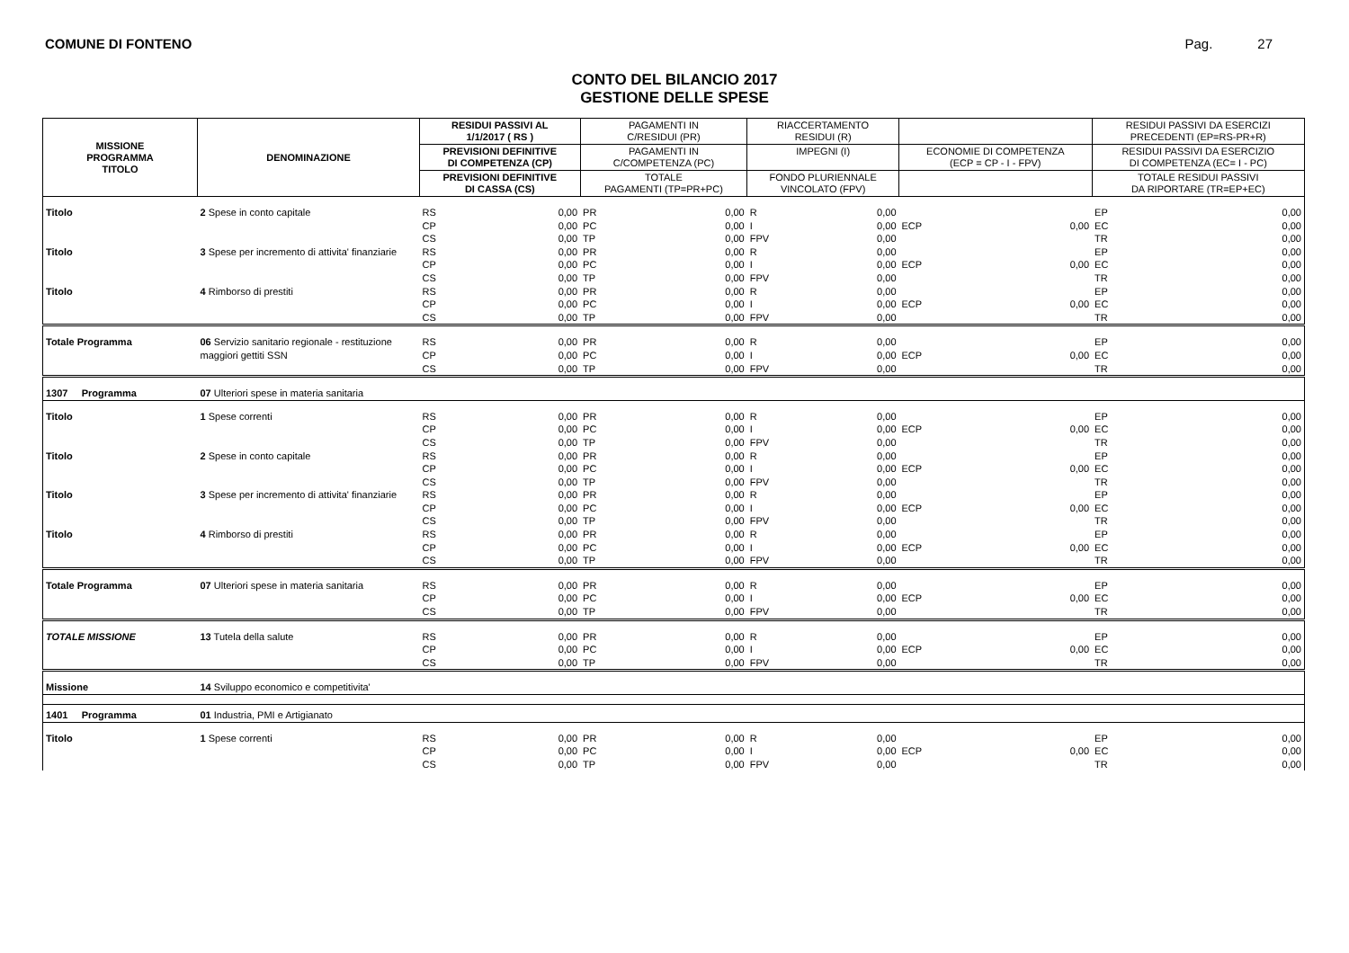COMUNE DI FONTENO Pag. 27
CONTO DEL BILANCIO 2017
GESTIONE DELLE SPESE
| MISSIONE PROGRAMMA TITOLO | DENOMINAZIONE | RESIDUI PASSIVI AL 1/1/2017 ( RS ) | | PAGAMENTI IN C/RESIDUI (PR) | | RIACCERTAMENTO RESIDUI (R) | | | | RESIDUI PASSIVI DA ESERCIZI PRECEDENTI (EP=RS-PR+R) | |
| --- | --- | --- | --- | --- | --- | --- | --- | --- | --- | --- | --- |
| | | PREVISIONI DEFINITIVE DI COMPETENZA (CP) | | PAGAMENTI IN C/COMPETENZA (PC) | | IMPEGNI (I) | | ECONOMIE DI COMPETENZA (ECP = CP - I - FPV) | | RESIDUI PASSIVI DA ESERCIZIO DI COMPETENZA (EC= I - PC) | |
| | | PREVISIONI DEFINITIVE DI CASSA (CS) | | TOTALE PAGAMENTI (TP=PR+PC) | | FONDO PLURIENNALE VINCOLATO (FPV) | | | | TOTALE RESIDUI PASSIVI DA RIPORTARE (TR=EP+EC) | |
| Titolo | 2 Spese in conto capitale | RS CP CS | 0,00 0,00 0,00 | PR PC TP | 0,00 0,00 0,00 | R I FPV | 0,00 0,00 0,00 | ECP | 0,00 | EP EC TR | 0,00 0,00 0,00 |
| Titolo | 3 Spese per incremento di attivita' finanziarie | RS CP CS | 0,00 0,00 0,00 | PR PC TP | 0,00 0,00 0,00 | R I FPV | 0,00 0,00 0,00 | ECP | 0,00 | EP EC TR | 0,00 0,00 0,00 |
| Titolo | 4 Rimborso di prestiti | RS CP CS | 0,00 0,00 0,00 | PR PC TP | 0,00 0,00 0,00 | R I FPV | 0,00 0,00 0,00 | ECP | 0,00 | EP EC TR | 0,00 0,00 0,00 |
| Totale Programma | 06 Servizio sanitario regionale - restituzione maggiori gettiti SSN | RS CP CS | 0,00 0,00 0,00 | PR PC TP | 0,00 0,00 0,00 | R I FPV | 0,00 0,00 0,00 | ECP | 0,00 | EP EC TR | 0,00 0,00 0,00 |
| 1307 Programma | 07 Ulteriori spese in materia sanitaria | | | | | | | | | | |
| Titolo | 1 Spese correnti | RS CP CS | 0,00 0,00 0,00 | PR PC TP | 0,00 0,00 0,00 | R I FPV | 0,00 0,00 0,00 | ECP | 0,00 | EP EC TR | 0,00 0,00 0,00 |
| Titolo | 2 Spese in conto capitale | RS CP CS | 0,00 0,00 0,00 | PR PC TP | 0,00 0,00 0,00 | R I FPV | 0,00 0,00 0,00 | ECP | 0,00 | EP EC TR | 0,00 0,00 0,00 |
| Titolo | 3 Spese per incremento di attivita' finanziarie | RS CP CS | 0,00 0,00 0,00 | PR PC TP | 0,00 0,00 0,00 | R I FPV | 0,00 0,00 0,00 | ECP | 0,00 | EP EC TR | 0,00 0,00 0,00 |
| Titolo | 4 Rimborso di prestiti | RS CP CS | 0,00 0,00 0,00 | PR PC TP | 0,00 0,00 0,00 | R I FPV | 0,00 0,00 0,00 | ECP | 0,00 | EP EC TR | 0,00 0,00 0,00 |
| Totale Programma | 07 Ulteriori spese in materia sanitaria | RS CP CS | 0,00 0,00 0,00 | PR PC TP | 0,00 0,00 0,00 | R I FPV | 0,00 0,00 0,00 | ECP | 0,00 | EP EC TR | 0,00 0,00 0,00 |
| TOTALE MISSIONE | 13 Tutela della salute | RS CP CS | 0,00 0,00 0,00 | PR PC TP | 0,00 0,00 0,00 | R I FPV | 0,00 0,00 0,00 | ECP | 0,00 | EP EC TR | 0,00 0,00 0,00 |
| Missione | 14 Sviluppo economico e competitivita' | | | | | | | | | | |
| 1401 Programma | 01 Industria, PMI e Artigianato | | | | | | | | | | |
| Titolo | 1 Spese correnti | RS CP CS | 0,00 0,00 0,00 | PR PC TP | 0,00 0,00 0,00 | R I FPV | 0,00 0,00 0,00 | ECP | 0,00 | EP EC TR | 0,00 0,00 0,00 |